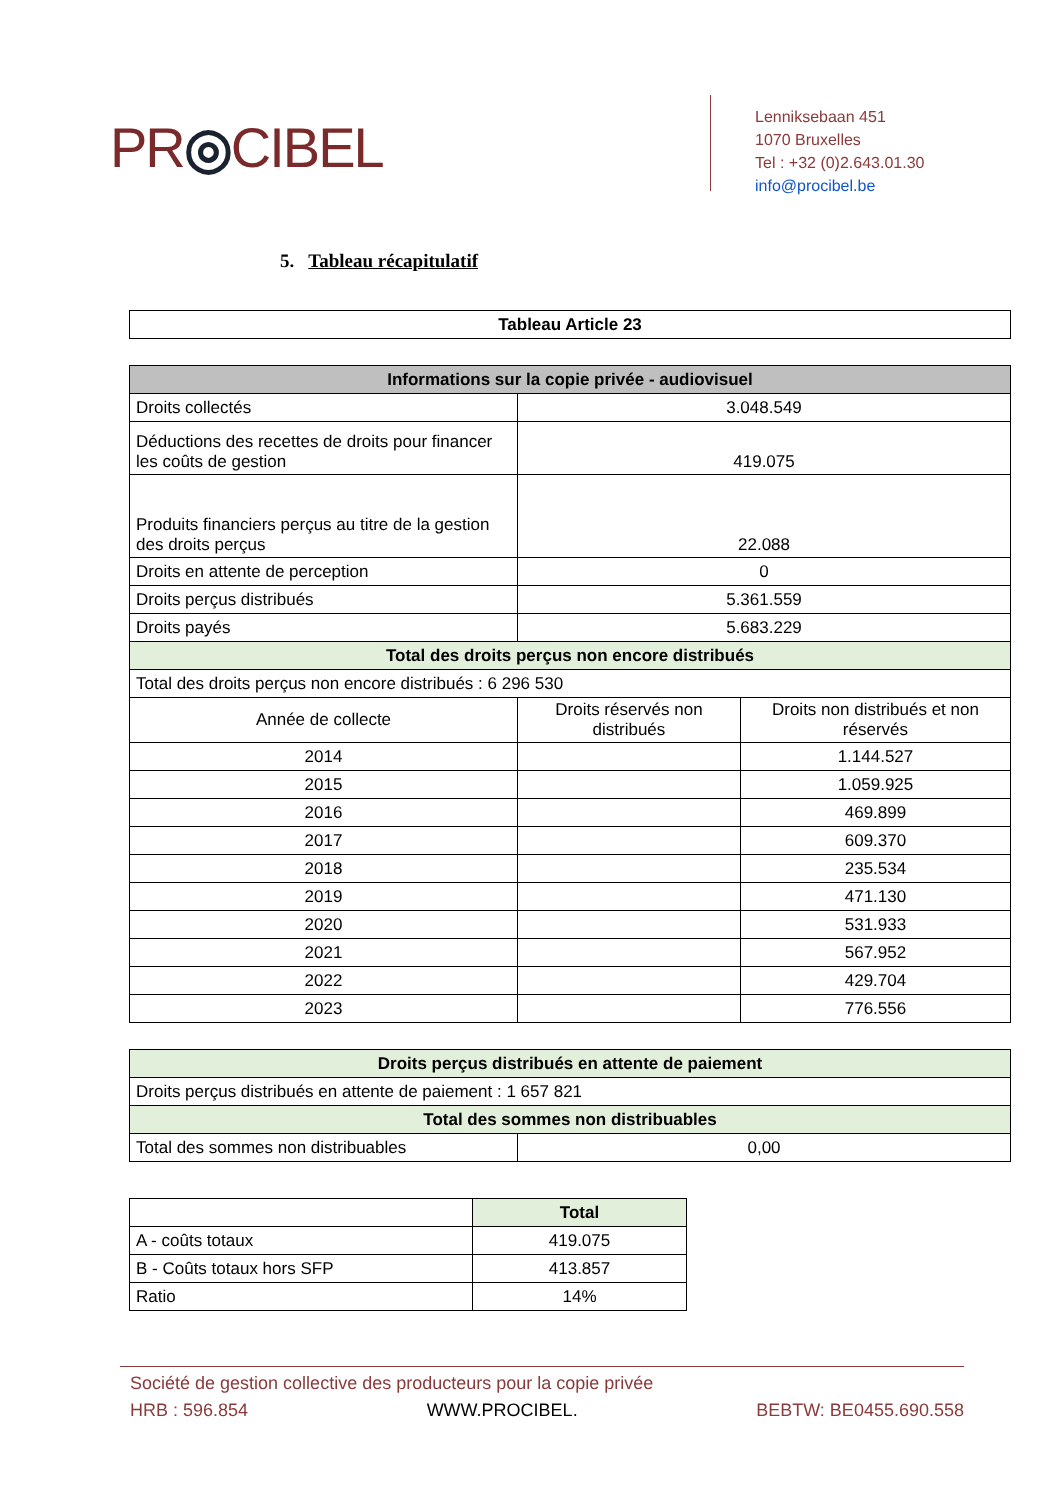PR◎CIBEL
Lenniksebaan 451
1070 Bruxelles
Tel : +32 (0)2.643.01.30
info@procibel.be
5. Tableau récapitulatif
| Tableau Article 23 |
| --- |
| Informations sur la copie privée - audiovisuel | | |
| --- | --- | --- |
| Droits collectés | 3.048.549 | |
| Déductions des recettes de droits pour financer les coûts de gestion | 419.075 | |
| Produits financiers perçus au titre de la gestion des droits perçus | 22.088 | |
| Droits en attente de perception | 0 | |
| Droits perçus distribués | 5.361.559 | |
| Droits payés | 5.683.229 | |
| Total des droits perçus non encore distribués | | |
| Total des droits perçus non encore distribués : 6 296 530 | | |
| Année de collecte | Droits réservés non distribués | Droits non distribués et non réservés |
| 2014 | | 1.144.527 |
| 2015 | | 1.059.925 |
| 2016 | | 469.899 |
| 2017 | | 609.370 |
| 2018 | | 235.534 |
| 2019 | | 471.130 |
| 2020 | | 531.933 |
| 2021 | | 567.952 |
| 2022 | | 429.704 |
| 2023 | | 776.556 |
| Droits perçus distribués en attente de paiement | |
| --- | --- |
| Droits perçus distribués en attente de paiement : 1 657 821 | |
| Total des sommes non distribuables | |
| Total des sommes non distribuables | 0,00 |
| | Total |
| A - coûts totaux | 419.075 |
| B - Coûts totaux hors SFP | 413.857 |
| Ratio | 14% |
Société de gestion collective des producteurs pour la copie privée
HRB : 596.854 WWW.PROCIBEL. BEBTW: BE0455.690.558